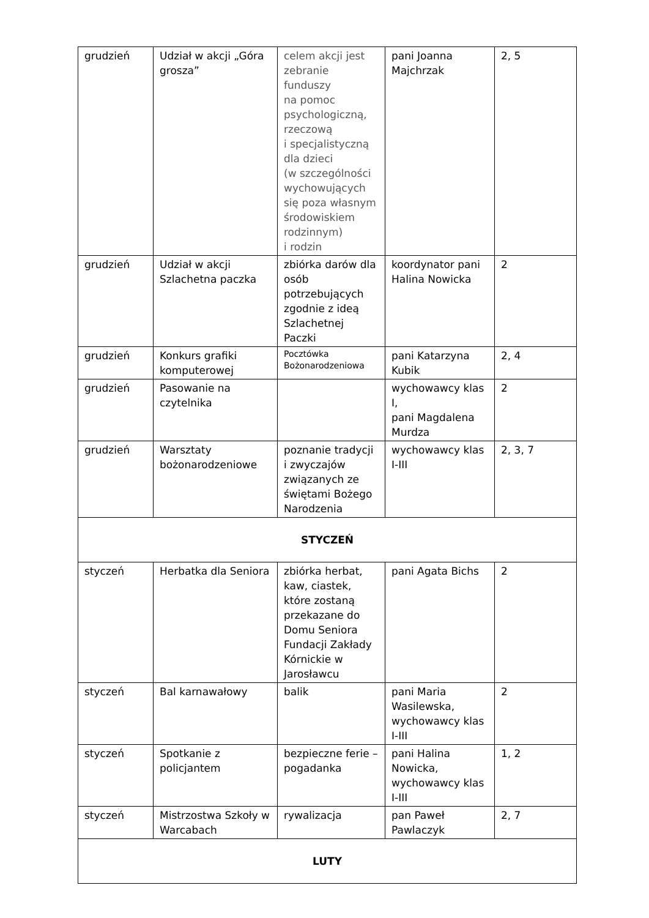| grudzień | Udział w akcji „Góra grosza” | celem akcji jest zebranie funduszy na pomoc psychologiczną, rzeczową i specjalistyczną dla dzieci (w szczególności wychowujących się poza własnym środowiskiem rodzinnym) i rodzin | pani Joanna Majchrzak | 2, 5 |
| grudzień | Udział w akcji Szlachetna paczka | zbiórka darów dla osób potrzebujących zgodnie z ideą Szlachetnej Paczki | koordynator pani Halina Nowicka | 2 |
| grudzień | Konkurs grafiki komputerowej | Pocztówka Bożonarodzeniowa | pani Katarzyna Kubik | 2, 4 |
| grudzień | Pasowanie na czytelnika | | wychowawcy klas I, pani Magdalena Murdza | 2 |
| grudzień | Warsztaty bożonarodzeniowe | poznanie tradycji i zwyczajów związanych ze świętami Bożego Narodzenia | wychowawcy klas I-III | 2, 3, 7 |
| STYCZEŃ | | | | |
| styczeń | Herbatka dla Seniora | zbiórka herbat, kaw, ciastek, które zostaną przekazane do Domu Seniora Fundacji Zakłady Kórnickie w Jarosławcu | pani Agata Bichs | 2 |
| styczeń | Bal karnawałowy | balik | pani Maria Wasilewska, wychowawcy klas I-III | 2 |
| styczeń | Spotkanie z policjantem | bezpieczne ferie – pogadanka | pani Halina Nowicka, wychowawcy klas I-III | 1, 2 |
| styczeń | Mistrzostwa Szkoły w Warcabach | rywalizacja | pan Paweł Pawlaczyk | 2, 7 |
| LUTY | | | | |